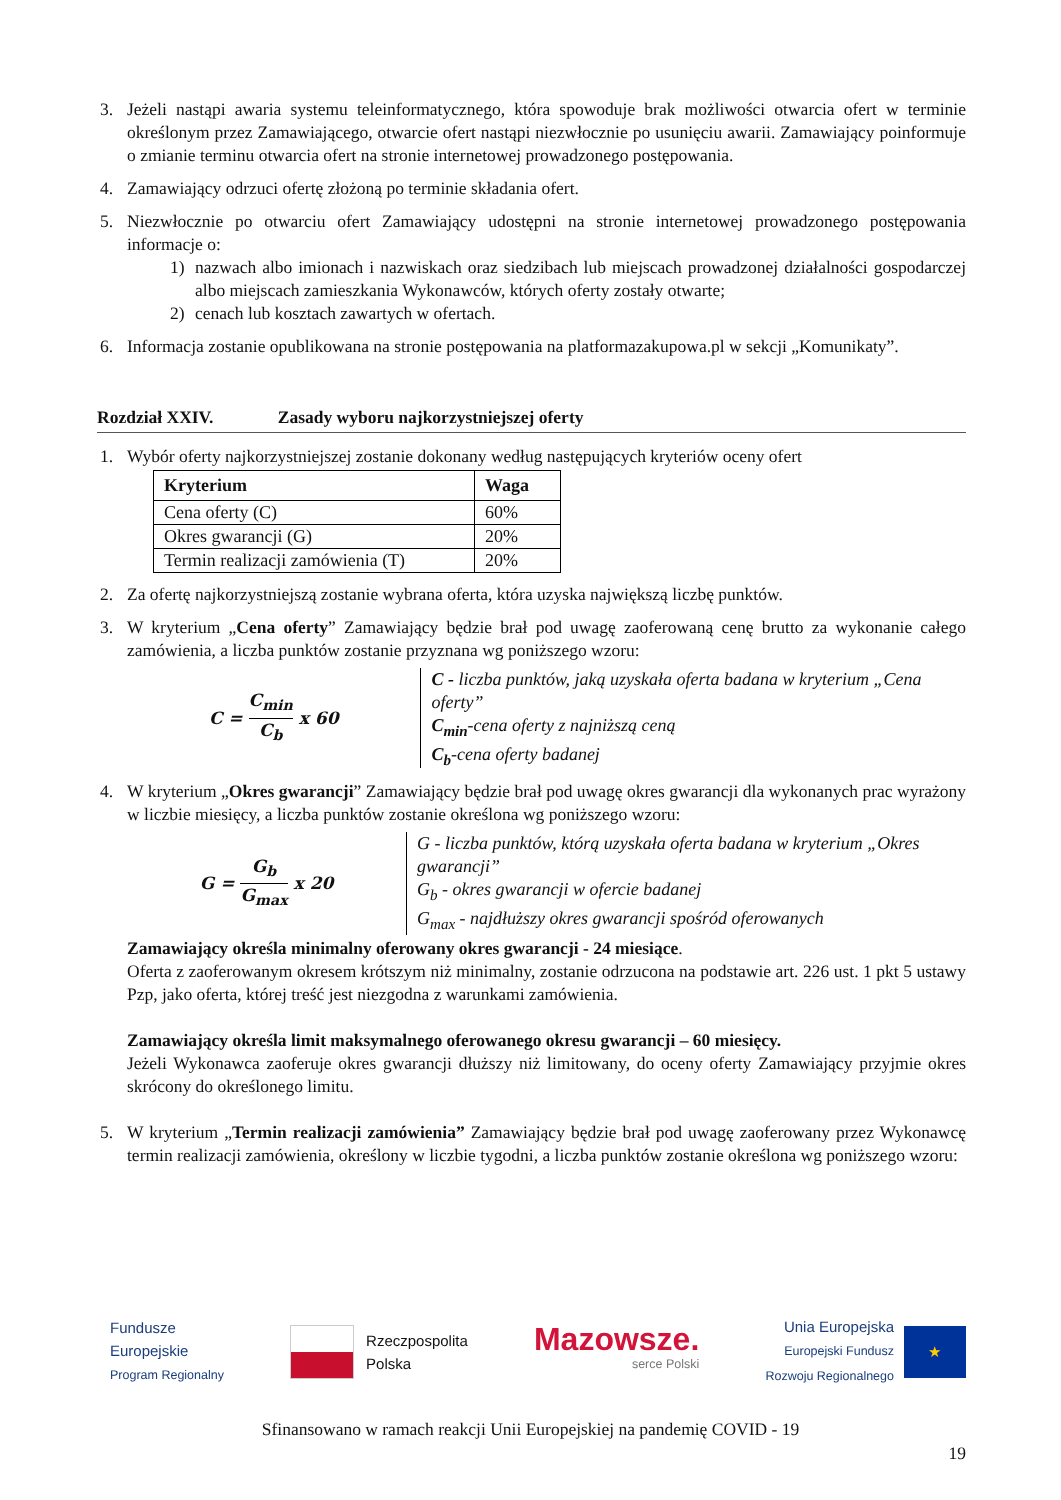3. Jeżeli nastąpi awaria systemu teleinformatycznego, która spowoduje brak możliwości otwarcia ofert w terminie określonym przez Zamawiającego, otwarcie ofert nastąpi niezwłocznie po usunięciu awarii. Zamawiający poinformuje o zmianie terminu otwarcia ofert na stronie internetowej prowadzonego postępowania.
4. Zamawiający odrzuci ofertę złożoną po terminie składania ofert.
5. Niezwłocznie po otwarciu ofert Zamawiający udostępni na stronie internetowej prowadzonego postępowania informacje o:
1) nazwach albo imionach i nazwiskach oraz siedzibach lub miejscach prowadzonej działalności gospodarczej albo miejscach zamieszkania Wykonawców, których oferty zostały otwarte;
2) cenach lub kosztach zawartych w ofertach.
6. Informacja zostanie opublikowana na stronie postępowania na platformazakupowa.pl w sekcji „Komunikaty”.
Rozdział XXIV. Zasady wyboru najkorzystniejszej oferty
1. Wybór oferty najkorzystniejszej zostanie dokonany według następujących kryteriów oceny ofert
| Kryterium | Waga |
| --- | --- |
| Cena oferty (C) | 60% |
| Okres gwarancji (G) | 20% |
| Termin realizacji zamówienia (T) | 20% |
2. Za ofertę najkorzystniejszą zostanie wybrana oferta, która uzyska największą liczbę punktów.
3. W kryterium „Cena oferty” Zamawiający będzie brał pod uwagę zaoferowaną cenę brutto za wykonanie całego zamówienia, a liczba punktów zostanie przyznana wg poniższego wzoru:
C = C<sub>min</sub> C<sub>b</sub> x 60 C - liczba punktów, jaką uzyskała oferta badana w kryterium „Cena oferty”
C<sub>min</sub>-cena oferty z najniższą ceną
C<sub>b</sub>-cena oferty badanej
4. W kryterium „Okres gwarancji” Zamawiający będzie brał pod uwagę okres gwarancji dla wykonanych prac wyrażony w liczbie miesięcy, a liczba punktów zostanie określona wg poniższego wzoru:
G = G<sub>b</sub> G<sub>max</sub> x 20 G - liczba punktów, którą uzyskała oferta badana w kryterium „Okres gwarancji”
G<sub>b</sub> - okres gwarancji w ofercie badanej
G<sub>max</sub> - najdłuższy okres gwarancji spośród oferowanych
Zamawiający określa minimalny oferowany okres gwarancji - 24 miesiące.
Oferta z zaoferowanym okresem krótszym niż minimalny, zostanie odrzucona na podstawie art. 226 ust. 1 pkt 5 ustawy Pzp, jako oferta, której treść jest niezgodna z warunkami zamówienia.
Zamawiający określa limit maksymalnego oferowanego okresu gwarancji – 60 miesięcy.
Jeżeli Wykonawca zaoferuje okres gwarancji dłuższy niż limitowany, do oceny oferty Zamawiający przyjmie okres skrócony do określonego limitu.
5. W kryterium „Termin realizacji zamówienia” Zamawiający będzie brał pod uwagę zaoferowany przez Wykonawcę termin realizacji zamówienia, określony w liczbie tygodni, a liczba punktów zostanie określona wg poniższego wzoru:
Fundusze
Europejskie
Program Regionalny
Rzeczpospolita
Polska
Mazowsze.
serce Polski
Unia Europejska
Europejski Fundusz
Rozwoju Regionalnego
★
Sfinansowano w ramach reakcji Unii Europejskiej na pandemię COVID - 19
19